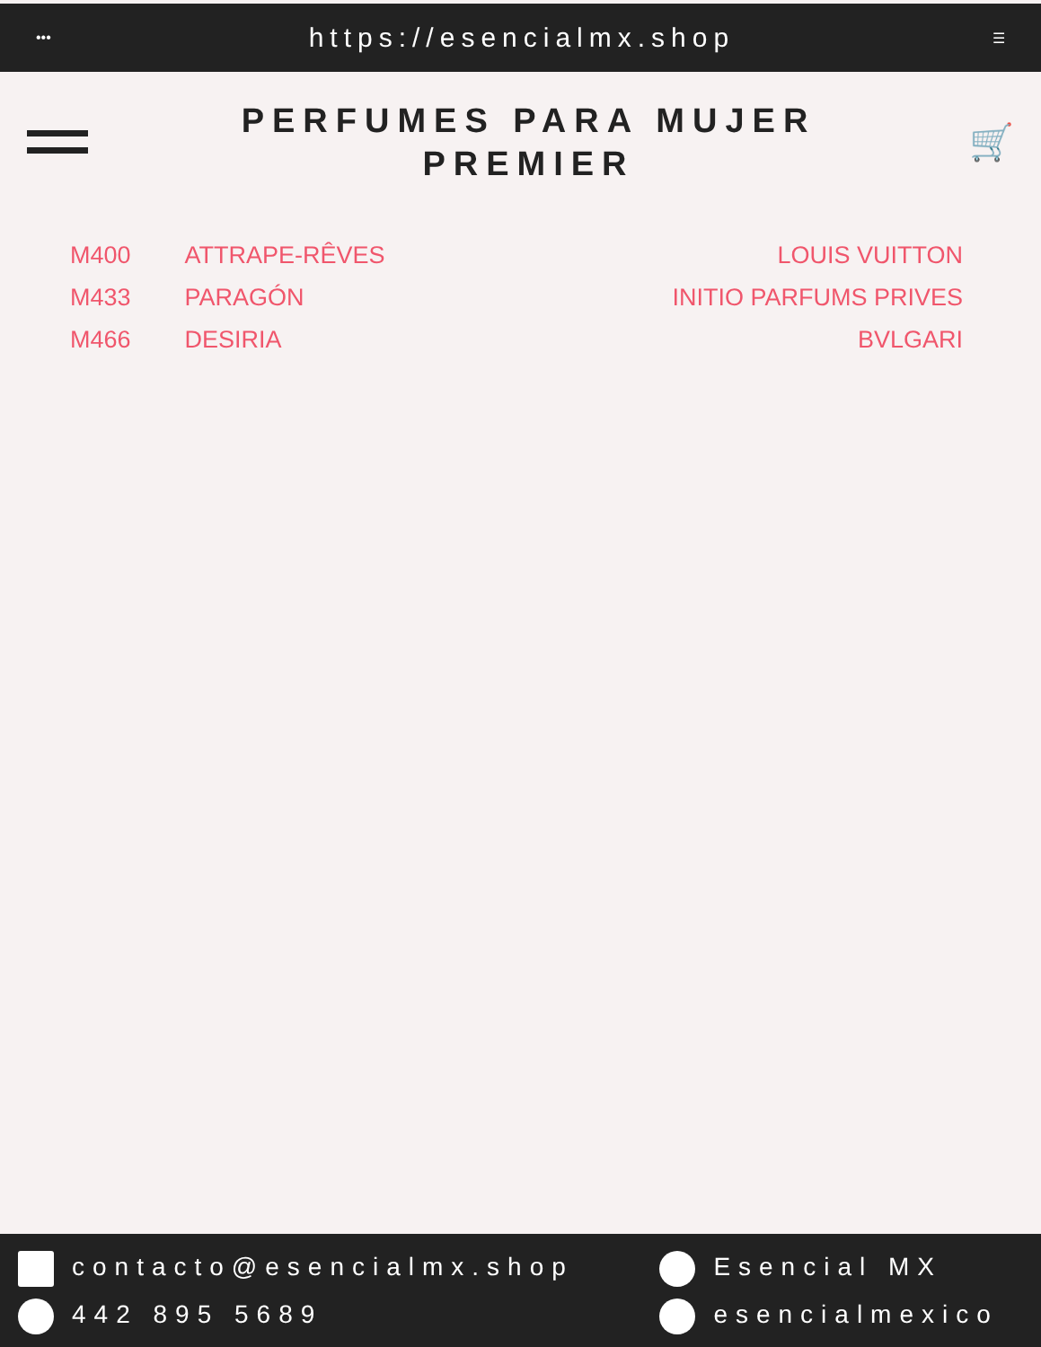••• https://esencialmx.shop ☰
PERFUMES PARA MUJER
PREMIER
🛒
| M400 | ATTRAPE-RÊVES | LOUIS VUITTON |
| M433 | PARAGÓN | INITIO PARFUMS PRIVES |
| M466 | DESIRIA | BVLGARI |
contacto@esencialmx.shop
442 895 5689
Esencial MX
esencialmexico